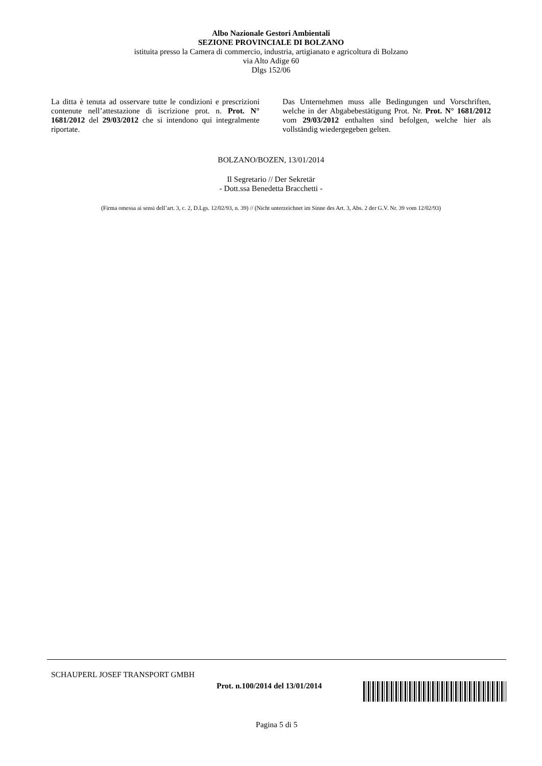Albo Nazionale Gestori Ambientali
SEZIONE PROVINCIALE DI BOLZANO
istituita presso la Camera di commercio, industria, artigianato e agricoltura di Bolzano
via Alto Adige 60
Dlgs 152/06
La ditta è tenuta ad osservare tutte le condizioni e prescrizioni contenute nell’attestazione di iscrizione prot. n. Prot. N° 1681/2012 del 29/03/2012 che si intendono qui integralmente riportate.
Das Unternehmen muss alle Bedingungen und Vorschriften, welche in der Abgabebestätigung Prot. Nr. Prot. N° 1681/2012 vom 29/03/2012 enthalten sind befolgen, welche hier als vollständig wiedergegeben gelten.
BOLZANO/BOZEN, 13/01/2014
Il Segretario // Der Sekretär
- Dott.ssa Benedetta Bracchetti -
(Firma omessa ai sensi dell’art. 3, c. 2, D.Lgs. 12/02/93, n. 39) // (Nicht unterzeichnet im Sinne des Art. 3, Abs. 2 der G.V. Nr. 39 vom 12/02/93)
SCHAUPERL JOSEF TRANSPORT GMBH
Prot. n.100/2014 del 13/01/2014
Pagina 5 di 5